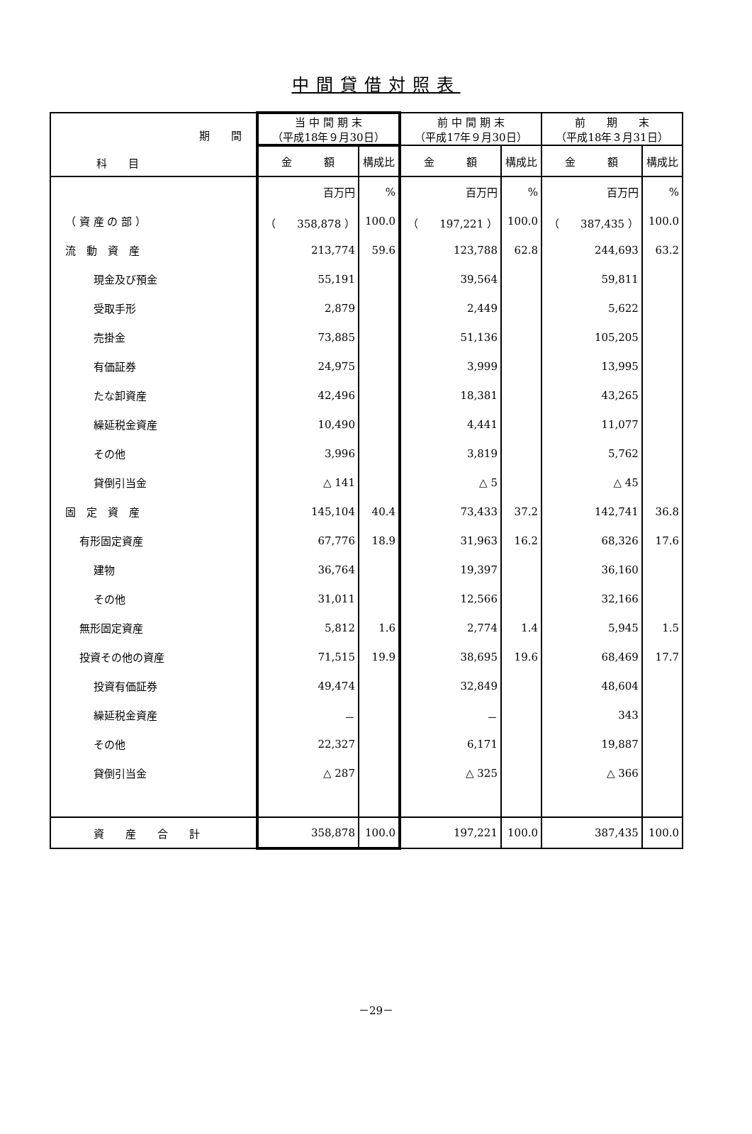中間貸借対照表
| 期 間 科 目 | 当 中 間 期 末 （平成18年９月30日） | | 前 中 間 期 末 （平成17年９月30日） | | 前 期 末 （平成18年３月31日） | |
| --- | --- | --- | --- | --- | --- | --- |
| | 金 額 | 構成比 | 金 額 | 構成比 | 金 額 | 構成比 |
| | 百万円 | % | 百万円 | % | 百万円 | % |
| （ 資 産 の 部 ） | （ 358,878 ） | 100.0 | （ 197,221 ） | 100.0 | （ 387,435 ） | 100.0 |
| 流 動 資 産 | 213,774 | 59.6 | 123,788 | 62.8 | 244,693 | 63.2 |
| 現金及び預金 | 55,191 | | 39,564 | | 59,811 | |
| 受取手形 | 2,879 | | 2,449 | | 5,622 | |
| 売掛金 | 73,885 | | 51,136 | | 105,205 | |
| 有価証券 | 24,975 | | 3,999 | | 13,995 | |
| たな卸資産 | 42,496 | | 18,381 | | 43,265 | |
| 繰延税金資産 | 10,490 | | 4,441 | | 11,077 | |
| その他 | 3,996 | | 3,819 | | 5,762 | |
| 貸倒引当金 | △ 141 | | △ 5 | | △ 45 | |
| 固 定 資 産 | 145,104 | 40.4 | 73,433 | 37.2 | 142,741 | 36.8 |
| 有形固定資産 | 67,776 | 18.9 | 31,963 | 16.2 | 68,326 | 17.6 |
| 建物 | 36,764 | | 19,397 | | 36,160 | |
| その他 | 31,011 | | 12,566 | | 32,166 | |
| 無形固定資産 | 5,812 | 1.6 | 2,774 | 1.4 | 5,945 | 1.5 |
| 投資その他の資産 | 71,515 | 19.9 | 38,695 | 19.6 | 68,469 | 17.7 |
| 投資有価証券 | 49,474 | | 32,849 | | 48,604 | |
| 繰延税金資産 | － | | － | | 343 | |
| その他 | 22,327 | | 6,171 | | 19,887 | |
| 貸倒引当金 | △ 287 | | △ 325 | | △ 366 | |
| 資 産 合 計 | 358,878 | 100.0 | 197,221 | 100.0 | 387,435 | 100.0 |
－29－